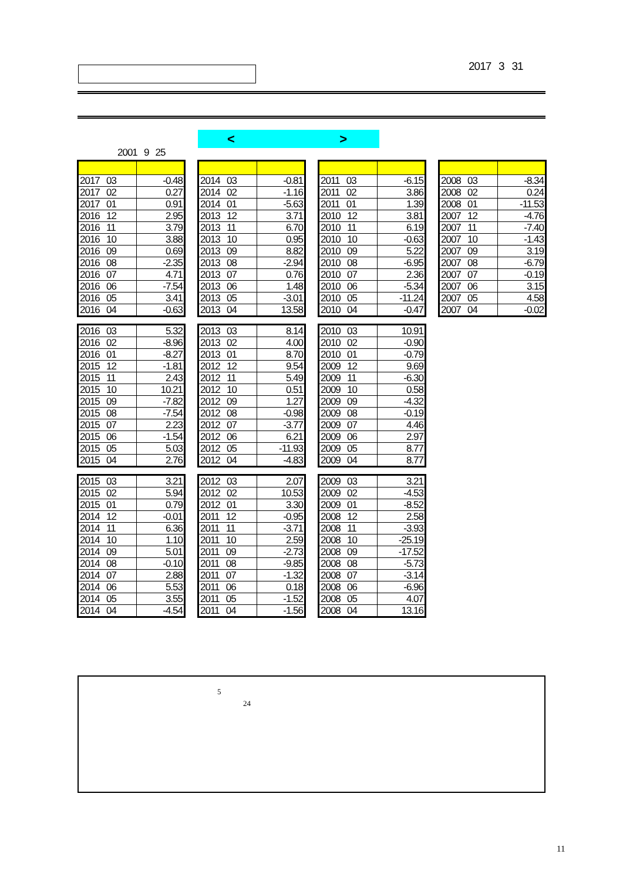2017 3 31
< >
2001 9 25
| 2017 03 | -0.48 |
| 2017 02 | 0.27 |
| 2017 01 | 0.91 |
| 2016 12 | 2.95 |
| 2016 11 | 3.79 |
| 2016 10 | 3.88 |
| 2016 09 | 0.69 |
| 2016 08 | -2.35 |
| 2016 07 | 4.71 |
| 2016 06 | -7.54 |
| 2016 05 | 3.41 |
| 2016 04 | -0.63 |
| 2014 03 | -0.81 |
| 2014 02 | -1.16 |
| 2014 01 | -5.63 |
| 2013 12 | 3.71 |
| 2013 11 | 6.70 |
| 2013 10 | 0.95 |
| 2013 09 | 8.82 |
| 2013 08 | -2.94 |
| 2013 07 | 0.76 |
| 2013 06 | 1.48 |
| 2013 05 | -3.01 |
| 2013 04 | 13.58 |
| 2011 03 | -6.15 |
| 2011 02 | 3.86 |
| 2011 01 | 1.39 |
| 2010 12 | 3.81 |
| 2010 11 | 6.19 |
| 2010 10 | -0.63 |
| 2010 09 | 5.22 |
| 2010 08 | -6.95 |
| 2010 07 | 2.36 |
| 2010 06 | -5.34 |
| 2010 05 | -11.24 |
| 2010 04 | -0.47 |
| 2008 03 | -8.34 |
| 2008 02 | 0.24 |
| 2008 01 | -11.53 |
| 2007 12 | -4.76 |
| 2007 11 | -7.40 |
| 2007 10 | -1.43 |
| 2007 09 | 3.19 |
| 2007 08 | -6.79 |
| 2007 07 | -0.19 |
| 2007 06 | 3.15 |
| 2007 05 | 4.58 |
| 2007 04 | -0.02 |
| 2016 03 | 5.32 |
| 2016 02 | -8.96 |
| 2016 01 | -8.27 |
| 2015 12 | -1.81 |
| 2015 11 | 2.43 |
| 2015 10 | 10.21 |
| 2015 09 | -7.82 |
| 2015 08 | -7.54 |
| 2015 07 | 2.23 |
| 2015 06 | -1.54 |
| 2015 05 | 5.03 |
| 2015 04 | 2.76 |
| 2013 03 | 8.14 |
| 2013 02 | 4.00 |
| 2013 01 | 8.70 |
| 2012 12 | 9.54 |
| 2012 11 | 5.49 |
| 2012 10 | 0.51 |
| 2012 09 | 1.27 |
| 2012 08 | -0.98 |
| 2012 07 | -3.77 |
| 2012 06 | 6.21 |
| 2012 05 | -11.93 |
| 2012 04 | -4.83 |
| 2010 03 | 10.91 |
| 2010 02 | -0.90 |
| 2010 01 | -0.79 |
| 2009 12 | 9.69 |
| 2009 11 | -6.30 |
| 2009 10 | 0.58 |
| 2009 09 | -4.32 |
| 2009 08 | -0.19 |
| 2009 07 | 4.46 |
| 2009 06 | 2.97 |
| 2009 05 | 8.77 |
| 2009 04 | 8.77 |
| 2015 03 | 3.21 |
| 2015 02 | 5.94 |
| 2015 01 | 0.79 |
| 2014 12 | -0.01 |
| 2014 11 | 6.36 |
| 2014 10 | 1.10 |
| 2014 09 | 5.01 |
| 2014 08 | -0.10 |
| 2014 07 | 2.88 |
| 2014 06 | 5.53 |
| 2014 05 | 3.55 |
| 2014 04 | -4.54 |
| 2012 03 | 2.07 |
| 2012 02 | 10.53 |
| 2012 01 | 3.30 |
| 2011 12 | -0.95 |
| 2011 11 | -3.71 |
| 2011 10 | 2.59 |
| 2011 09 | -2.73 |
| 2011 08 | -9.85 |
| 2011 07 | -1.32 |
| 2011 06 | 0.18 |
| 2011 05 | -1.52 |
| 2011 04 | -1.56 |
| 2009 03 | 3.21 |
| 2009 02 | -4.53 |
| 2009 01 | -8.52 |
| 2008 12 | 2.58 |
| 2008 11 | -3.93 |
| 2008 10 | -25.19 |
| 2008 09 | -17.52 |
| 2008 08 | -5.73 |
| 2008 07 | -3.14 |
| 2008 06 | -6.96 |
| 2008 05 | 4.07 |
| 2008 04 | 13.16 |
5
24
11